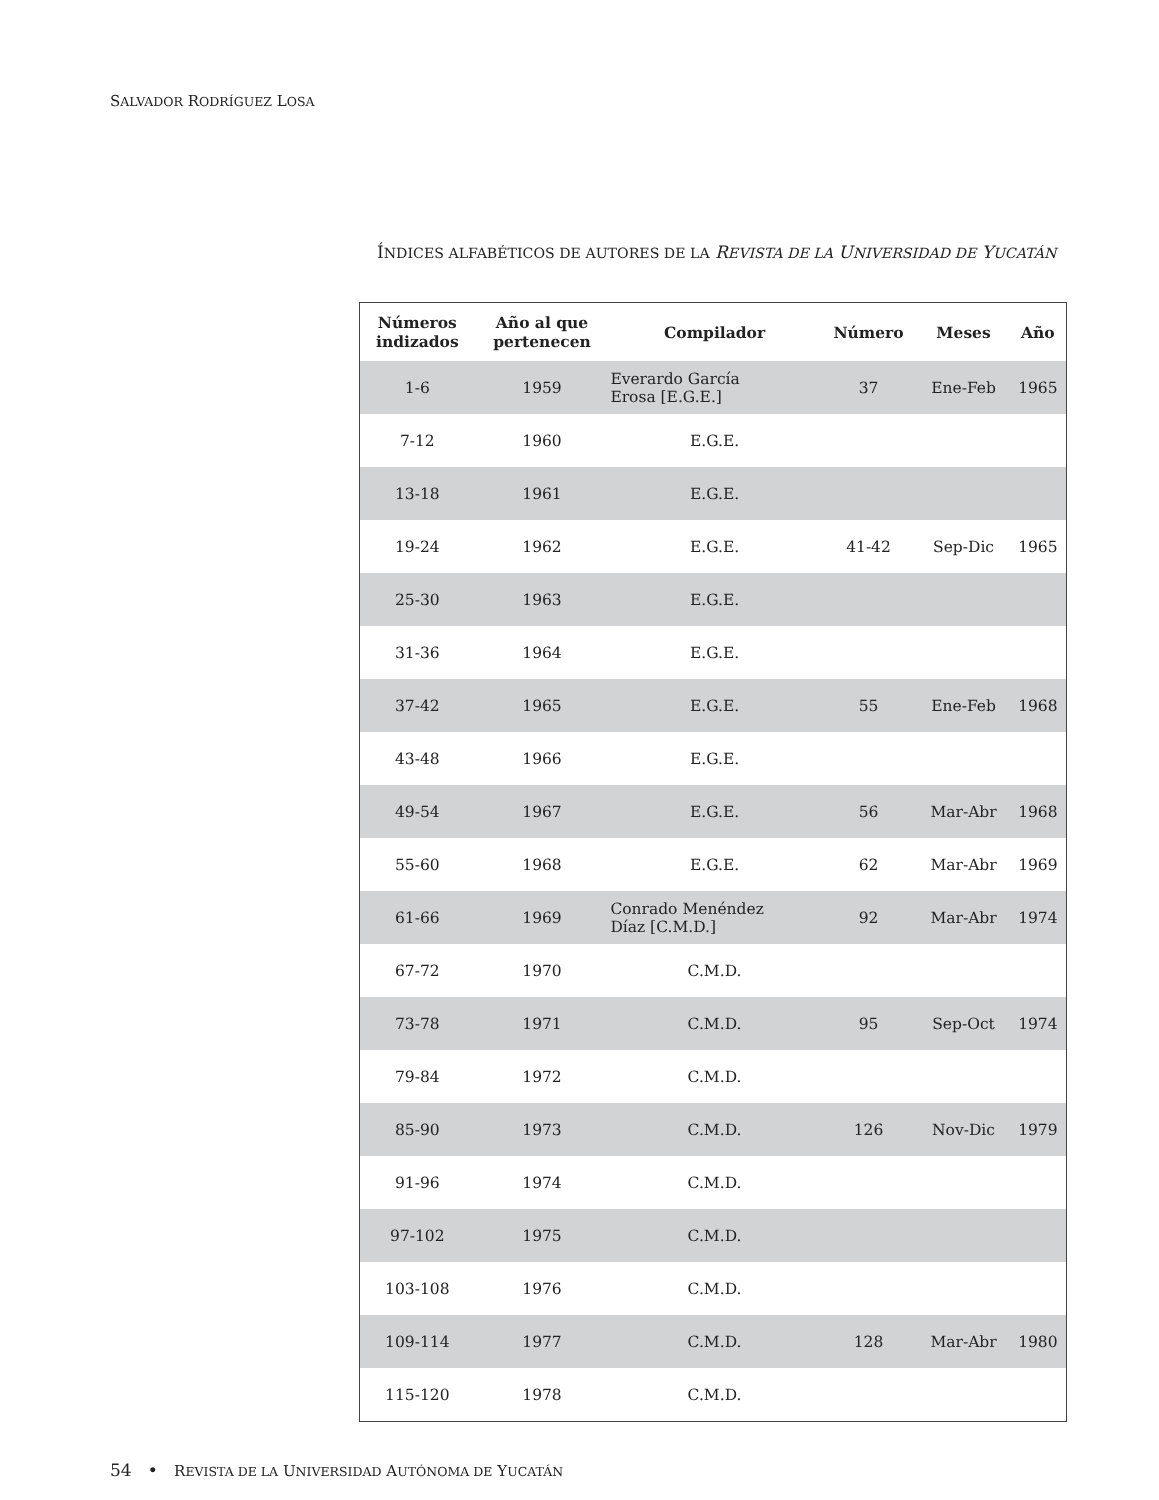SALVADOR RODRÍGUEZ LOSA
ÍNDICES ALFABÉTICOS DE AUTORES DE LA REVISTA DE LA UNIVERSIDAD DE YUCATÁN
| Números indizados | Año al que pertenecen | Compilador | Número | Meses | Año |
| --- | --- | --- | --- | --- | --- |
| 1-6 | 1959 | Everardo García Erosa [E.G.E.] | 37 | Ene-Feb | 1965 |
| 7-12 | 1960 | E.G.E. | | | |
| 13-18 | 1961 | E.G.E. | | | |
| 19-24 | 1962 | E.G.E. | 41-42 | Sep-Dic | 1965 |
| 25-30 | 1963 | E.G.E. | | | |
| 31-36 | 1964 | E.G.E. | | | |
| 37-42 | 1965 | E.G.E. | 55 | Ene-Feb | 1968 |
| 43-48 | 1966 | E.G.E. | | | |
| 49-54 | 1967 | E.G.E. | 56 | Mar-Abr | 1968 |
| 55-60 | 1968 | E.G.E. | 62 | Mar-Abr | 1969 |
| 61-66 | 1969 | Conrado Menéndez Díaz [C.M.D.] | 92 | Mar-Abr | 1974 |
| 67-72 | 1970 | C.M.D. | | | |
| 73-78 | 1971 | C.M.D. | 95 | Sep-Oct | 1974 |
| 79-84 | 1972 | C.M.D. | | | |
| 85-90 | 1973 | C.M.D. | 126 | Nov-Dic | 1979 |
| 91-96 | 1974 | C.M.D. | | | |
| 97-102 | 1975 | C.M.D. | | | |
| 103-108 | 1976 | C.M.D. | | | |
| 109-114 | 1977 | C.M.D. | 128 | Mar-Abr | 1980 |
| 115-120 | 1978 | C.M.D. | | | |
54 • REVISTA DE LA UNIVERSIDAD AUTÓNOMA DE YUCATÁN